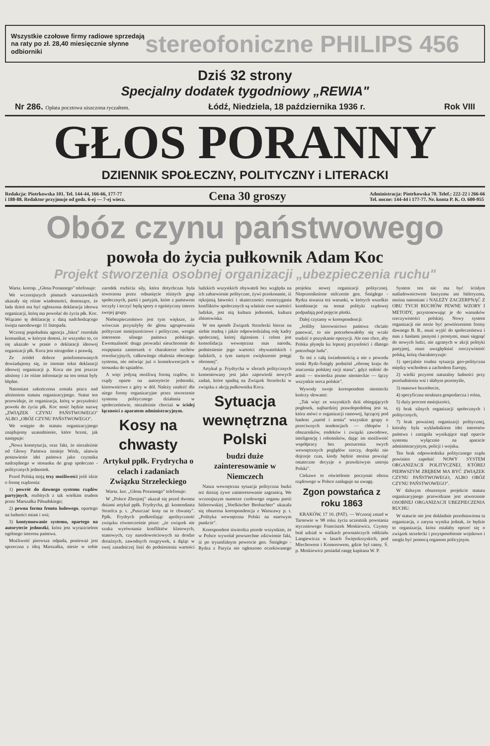Wszystkie czołowe firmy radiowe sprzedają na raty po zł. 28,40 miesięcznie słynne odbiorniki
stereofoniczne PHILIPS 456
Dziś 32 strony
Specjalny dodatek tygodniowy „REWIA"
Nr 286. Opłata pocztowa uiszczona ryczałtem. Łódź, Niedziela, 18 października 1936 r. Rok VIII
GŁOS PORANNY
DZIENNIK SPOŁECZNY, POLITYCZNY i LITERACKI
Redakcja: Piotrkowska 101. Tel. 144-44, 166-66, 177-77
i 188-88. Redaktor przyjmuje od godz. 6-ej — 7-ej wiecz.
Cena 30 groszy
Administracja: Piotrkowska 70. Telef.: 222-22 i 266-66
Tel. nocne: 144-44 i 177-77. Nr. konta P. K. O. 600-955
Obóz czynu państwowego
powoła do życia pułkownik Adam Koc
Projekt stworzenia osobnej organizacji „ubezpieczenia ruchu"
Warsz. koresp. „Głosu Porannego" telefonuje:
We wczorajszych pismach warszawskich ukazały się różne wiadomości, donoszące, że lada dzień ma być ogłoszona deklaracja ideowa organizacji, którą ma powołać do życia płk. Koc. Wiązano tę deklarację z datą nadchodzącego święta narodowego 11 listopada.
Wczoraj popołudniu agencja „Iskra" rozesłała komunikat, w którym donosi, że wszystko to, co się ukazało w prasie o deklaracji ideowej organizacji płk. Koca jest niezgodne z prawdą.
Ze źródeł dobrze poinformowanych dowiadujemy się, że istotnie tekst deklaracji ideowej organizacji p. Koca nie jest jeszcze ułożony i że różne informacje na ten temat były błędne.
Natomiast zakończona została praca nad ułożeniem statutu organizacyjnego. Statut ten przewiduje, że organizacja, którą w przyszłości powoła do życia płk. Koc nosić będzie nazwę „ZWIĄZEK CZYNU PAŃSTWOWEGO" ALBO „OBÓZ CZYNU PAŃSTWOWEGO".
We wstępie do statutu organizacyjnego znajdujemy uzasadnienie, które brzmi, jak następuje:
„Nowa konstytucja, oraz fakt, że niezależnie od Głowy Państwa istnieje Wódz, ułatwia postawienie idei państwa jako czynnika nadrzędnego w stosunku do grup społeczno - politycznych jednostek.
Przed Polską stoją trzy możliwości jeśli idzie o formę rządzenia:
1) powrót do dawnego systemu rządów partyjnych, rozbitych z tak wielkim trudem przez Marszałka Piłsudskiego;
2) pewna forma frontu ludowego, opartego na ludności miast i wsi;
3) kontynuowanie systemu, opartego na autorytecie jednostki, która jest wyrazicielem ogólnego interesu państwa.
Możliwość pierwsza odpada, ponieważ jest sprzeczna z ideą Marszałka, niesie w sobie zarodek rozbicia siły, która dotychczas była stworzona przez odsunięcie różnych grup społecznych, partii i partyjek, które z państwem toczyły i toczyć będą spory o egoistyczny interes swojej grupy.
Niebezpieczeństwo jest tym większe, że wówczas przyszłyby do głosu ugrupowania polityczne mniejszościowe i polityczne, wrogie interesom silnego państwa polskiego. Ewentualność druga prowadzi nieuchronnie do rozpętania zamieszek o charakterze ruchów rewolucyjnych, całkowitego obalenia obecnego systemu, nie mówiąc już o konsekwencjach w stosunku do sąsiadów.
A więc jedyną możliwą formą rządów, to rządy oparte na autorytecie jednostki, kierownictwo z góry w dół. Należy znaleźć dla niego formy organizacyjne przez stworzenie systemu politycznego działania w społeczeństwie, niezależnie chociaż w ścisłej łączności z aparatem administracyjnym.
Kosy na chwasty
Artykuł ppłk. Frydrycha o celach i zadaniach Związku Strzeleckiego
Warsz. kor. „Głosu Porannego" telefonuje:
W „Polsce Zbrojnej" ukazał się przed dwoma dniami artykuł ppłk. Frydrycha, gł. komendanta Strzelca p. t. „Puszczać kosy na te chwasty". Ppłk. Frydrych podkreślając apolityczność związku równocześnie pisze: „że związek nie szuka wyrównania konfliktów klasowych, stanowych, czy narodowościowych na drodze doraźnych, zawodnych rozgrywek, a dążąc w swej zasadniczej linii do podniesienia wartości ludzkich wszystkich obywateli bez względu na ich zabarwienie polityczne, żywi przekonanie, iż rękojmią łatwości i skuteczności rozstrzygania konfliktów społecznych są właśnie owe wartości ludzkie, jest nią kultura jednostek, kultura zbiorowiska.
W ten sposób Związek Strzelecki bierze na siebie trudną i jakże odpowiedzialną rolę kadry społecznej, której dążeniem i celem jest konsolidacja wewnętrzna mas narodu, podniesienie jego wartości obywatelskich i ludzkich, a tym samym zwiększenie potęgi obronnej".
Artykuł p. Frydrycha w sferach politycznych komentowany jest jako zapowiedź nowych zadań, które spadną na Związek Strzelecki w związku z akcją pułkownika Koca.
Sytuacja wewnętrzna Polski
budzi duże zainteresowanie w Niemczech
Nasza wewnętrzna sytuacja polityczna budzi też dzisiaj żywe zainteresowanie zagranicą. We wczorajszym numerze czołowego organu partii hitlerowskiej „Voelkischer Beobachter" ukazała się obszerna korespondencja z Warszawy p. t. „Polityka wewnętrzna Polski na martwym punkcie".
Korespondent stwierdza przede wszystkim, że w Polsce wywołał powszechne zdziwienie fakt, iż po tryumfalnym powrocie gen. Śmigłego - Rydza z Paryża nie ogłoszono oczekiwanego projektu nowej organizacji politycznej. Nieprzeniknione milczenie gen. Śmigłego - Rydza stwarza też warunki, w których wszelkie kombinacje na temat polityki rządowej podpadają pod pojęcie plotki.
Dalej czytamy w korespondencji:
„Jeśliby kierownictwo państwa chciało panować, to nie potrzebowałoby się wcale trudzić o pozyskanie opozycji. Ale ono chce, aby Polska płynęła ku lepszej przyszłości i dlatego potrzebuje ludu".
To też z całą świadomością a nie z powodu troski Rydz-Śmigły podniósł „obronę kraju do znaczenia polskiej racji stanu", gdyż miłość do armii — stwierdza pismo niemieckie — łączy wszystkie serca polskie".
Wywody swoje korespondent niemiecki kończy słowami:
„Tak więc ze wszystkich dziś obiegających pogłosek, najbardziej prawdopodobną jest ta, która mówi o organizacji ramowej, łączącej pod hasłem „naród i armia" wszystkie grupy o przeciwnych tendencjach — chłopów i obszarników, endeków i związki zawodowe, inteligencję i robotników, dając im możliwość współpracy bez porzucenia swych wewnętrznych poglądów rzeczy, dopóki nie dojrzeje czas, kiedy będzie można powziąć ostateczne decyzje o prawdziwym ustroju Polski".
Ciekawe to oświetlenie poczynań obozu rządowego w Polsce zasługuje na uwagę.
Zgon powstańca z roku 1863
KRAKÓW, 17 10. (PAT). — Wczoraj zmarł w Tarnowie w 98 roku życia uczestnik powstania styczniowego Franciszek Moskiewicz. Czynny brał udział w walkach powstańczych oddziału Langiewicza w lasach Świętokrzyskich, pod Miechowem i Komorowem, gdzie był ranny. Ś. p. Moskiewicz posiadał rangę kapitana W. P.
System ten nie ma być ścisłym naśladownictwem faszyzmu ani hitleryzmu, można natomiast i NALEŻY ZACZERPNĄĆ Z OBU TYCH RUCHÓW PEWNE WZORY I METODY, przystosowując je do warunków rzeczywistości polskiej. Nowy system organizacji nie może być powtórzeniem formy dawnego B. B., musi wyjść do społeczeństwa i mas z hasłami jasnymi i prostymi, musi sięgnąć do nowych ludzi, nie zgranych w akcji polityki partyjnej, musi uwzględniać rzeczywistość polską, którą charakteryzuje:
1) specjalnie trudna sytuacja geo-polityczna między wschodem a zachodem Europy,
2) wielki przyrost naturalny ludności przy przeludnieniu wsi i słabym przemyśle,
3) masowe bezrobocie,
4) specyficzna struktura gospodarcza i rolna,
5) duży procent mniejszości,
6) brak silnych organizacji społecznych i politycznych,
7) brak poważnej organizacji politycznej, któraby była wykładnikiem idei interesów państwa i zastąpiła wynikające stąd oparcie systemu wyłącznie na aparacie administracyjnym, policji i wojsku.
Ten brak odpowiednika politycznego rządu powinien zapełnić NOWY SYSTEM ORGANIZACJI POLITYCZNEJ, KTÓREJ PIERWSZYM ZRĘBEM MA BYĆ ZWIĄZEK CZYNU PAŃSTWOWEGO, ALBO OBÓZ CZYNU PAŃSTWOWEGO".
W dalszym obszernym projekcie statutu organizacyjnego przewidzane jest utworzenie OSOBNEJ ORGANIZACJI UBEZPIECZENIA RUCHU.
W statucie nie jest dokładnie przedstawiona ta organizacja, z zarysu wynika jednak, że będzie to organizacja, która miałaby oprzeć się o związek strzelecki i przysposobienie wojskowe i mogła być pomocą organom policyjnym.